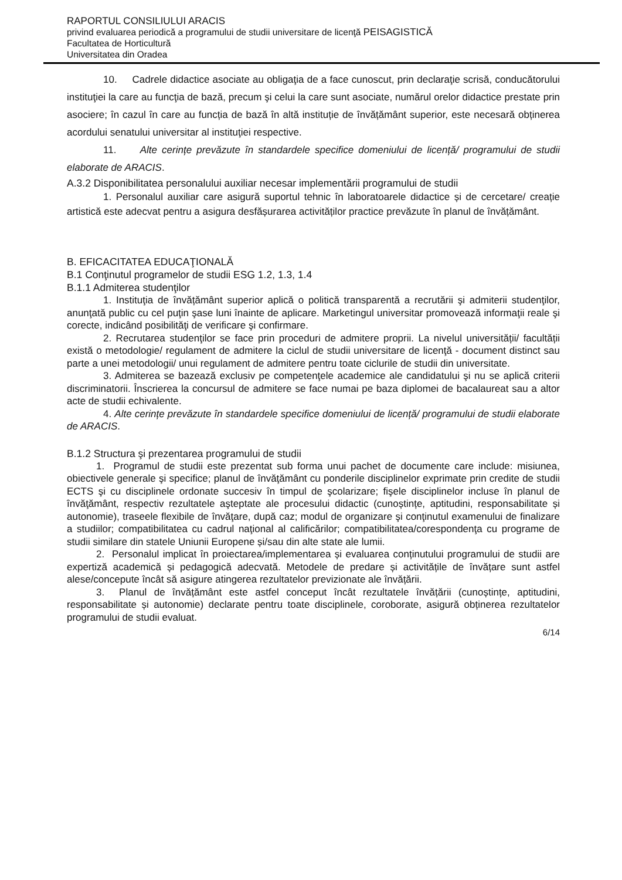RAPORTUL CONSILIULUI ARACIS
privind evaluarea periodică a programului de studii universitare de licenţă PEISAGISTICĂ
Facultatea de Horticultură
Universitatea din Oradea
10. Cadrele didactice asociate au obligaţia de a face cunoscut, prin declaraţie scrisă, conducătorului instituţiei la care au funcţia de bază, precum şi celui la care sunt asociate, numărul orelor didactice prestate prin asociere; în cazul în care au funcția de bază în altă instituție de învățământ superior, este necesară obținerea acordului senatului universitar al instituţiei respective.
11. Alte cerințe prevăzute în standardele specifice domeniului de licență/ programului de studii elaborate de ARACIS.
A.3.2 Disponibilitatea personalului auxiliar necesar implementării programului de studii
1. Personalul auxiliar care asigură suportul tehnic în laboratoarele didactice și de cercetare/ creație artistică este adecvat pentru a asigura desfășurarea activităților practice prevăzute în planul de învățământ.
B. EFICACITATEA EDUCAŢIONALĂ
B.1 Conţinutul programelor de studii ESG 1.2, 1.3, 1.4
B.1.1 Admiterea studenţilor
1. Instituţia de învățământ superior aplică o politică transparentă a recrutării şi admiterii studenţilor, anunţată public cu cel puţin şase luni înainte de aplicare. Marketingul universitar promovează informaţii reale şi corecte, indicând posibilităţi de verificare şi confirmare.
2. Recrutarea studenţilor se face prin proceduri de admitere proprii. La nivelul universității/ facultății există o metodologie/ regulament de admitere la ciclul de studii universitare de licenţă - document distinct sau parte a unei metodologii/ unui regulament de admitere pentru toate ciclurile de studii din universitate.
3. Admiterea se bazează exclusiv pe competenţele academice ale candidatului şi nu se aplică criterii discriminatorii. Înscrierea la concursul de admitere se face numai pe baza diplomei de bacalaureat sau a altor acte de studii echivalente.
4. Alte cerințe prevăzute în standardele specifice domeniului de licență/ programului de studii elaborate de ARACIS.
B.1.2 Structura şi prezentarea programului de studii
1. Programul de studii este prezentat sub forma unui pachet de documente care include: misiunea, obiectivele generale şi specifice; planul de învăţământ cu ponderile disciplinelor exprimate prin credite de studii ECTS şi cu disciplinele ordonate succesiv în timpul de şcolarizare; fişele disciplinelor incluse în planul de învăţământ, respectiv rezultatele aşteptate ale procesului didactic (cunoștințe, aptitudini, responsabilitate și autonomie), traseele flexibile de învăţare, după caz; modul de organizare şi conţinutul examenului de finalizare a studiilor; compatibilitatea cu cadrul naţional al calificărilor; compatibilitatea/corespondenţa cu programe de studii similare din statele Uniunii Europene și/sau din alte state ale lumii.
2. Personalul implicat în proiectarea/implementarea și evaluarea conținutului programului de studii are expertiză academică și pedagogică adecvată. Metodele de predare și activitățile de învățare sunt astfel alese/concepute încât să asigure atingerea rezultatelor previzionate ale învățării.
3. Planul de învățământ este astfel conceput încât rezultatele învățării (cunoștințe, aptitudini, responsabilitate și autonomie) declarate pentru toate disciplinele, coroborate, asigură obținerea rezultatelor programului de studii evaluat.
6/14